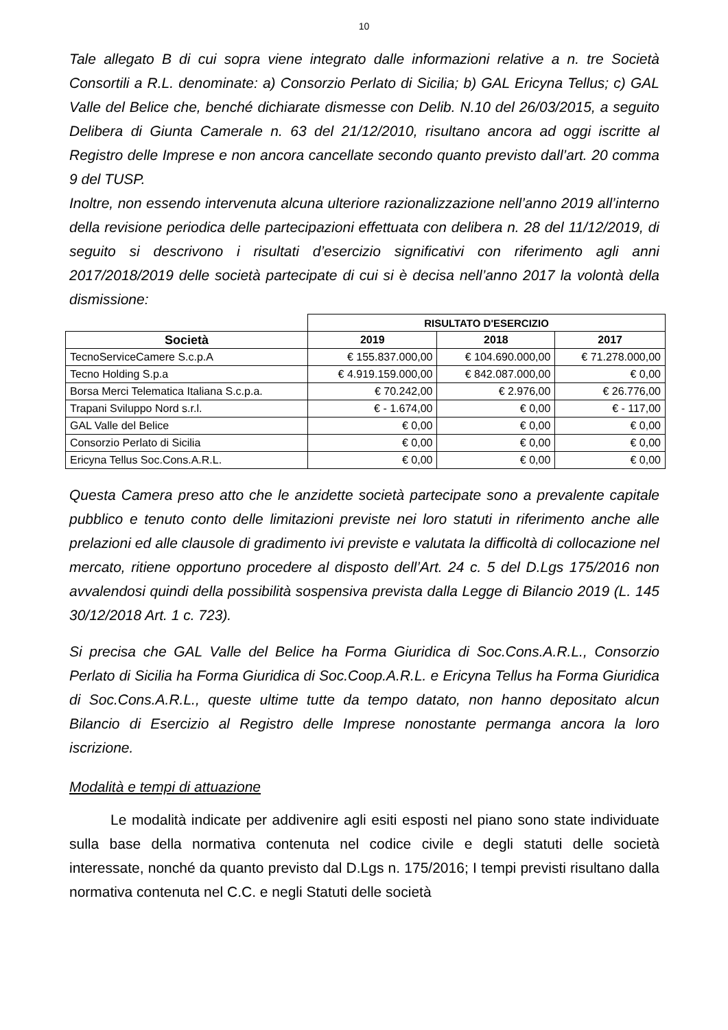10
Tale allegato B di cui sopra viene integrato dalle informazioni relative a n. tre Società Consortili a R.L. denominate: a) Consorzio Perlato di Sicilia; b) GAL Ericyna Tellus; c) GAL Valle del Belice che, benché dichiarate dismesse con Delib. N.10 del 26/03/2015, a seguito Delibera di Giunta Camerale n. 63 del 21/12/2010, risultano ancora ad oggi iscritte al Registro delle Imprese e non ancora cancellate secondo quanto previsto dall’art. 20 comma 9 del TUSP.
Inoltre, non essendo intervenuta alcuna ulteriore razionalizzazione nell’anno 2019 all’interno della revisione periodica delle partecipazioni effettuata con delibera n. 28 del 11/12/2019, di seguito si descrivono i risultati d’esercizio significativi con riferimento agli anni 2017/2018/2019 delle società partecipate di cui si è decisa nell’anno 2017 la volontà della dismissione:
| | RISULTATO D'ESERCIZIO | | |
| Società | 2019 | 2018 | 2017 |
| TecnoServiceCamere S.c.p.A | € 155.837.000,00 | € 104.690.000,00 | € 71.278.000,00 |
| Tecno Holding S.p.a | € 4.919.159.000,00 | € 842.087.000,00 | € 0,00 |
| Borsa Merci Telematica Italiana S.c.p.a. | € 70.242,00 | € 2.976,00 | € 26.776,00 |
| Trapani Sviluppo Nord s.r.l. | € - 1.674,00 | € 0,00 | € - 117,00 |
| GAL Valle del Belice | € 0,00 | € 0,00 | € 0,00 |
| Consorzio Perlato di Sicilia | € 0,00 | € 0,00 | € 0,00 |
| Ericyna Tellus Soc.Cons.A.R.L. | € 0,00 | € 0,00 | € 0,00 |
Questa Camera preso atto che le anzidette società partecipate sono a prevalente capitale pubblico e tenuto conto delle limitazioni previste nei loro statuti in riferimento anche alle prelazioni ed alle clausole di gradimento ivi previste e valutata la difficoltà di collocazione nel mercato, ritiene opportuno procedere al disposto dell’Art. 24 c. 5 del D.Lgs 175/2016 non avvalendosi quindi della possibilità sospensiva prevista dalla Legge di Bilancio 2019 (L. 145 30/12/2018 Art. 1 c. 723).
Si precisa che GAL Valle del Belice ha Forma Giuridica di Soc.Cons.A.R.L., Consorzio Perlato di Sicilia ha Forma Giuridica di Soc.Coop.A.R.L. e Ericyna Tellus ha Forma Giuridica di Soc.Cons.A.R.L., queste ultime tutte da tempo datato, non hanno depositato alcun Bilancio di Esercizio al Registro delle Imprese nonostante permanga ancora la loro iscrizione.
Modalità e tempi di attuazione
Le modalità indicate per addivenire agli esiti esposti nel piano sono state individuate sulla base della normativa contenuta nel codice civile e degli statuti delle società interessate, nonché da quanto previsto dal D.Lgs n. 175/2016; I tempi previsti risultano dalla normativa contenuta nel C.C. e negli Statuti delle società